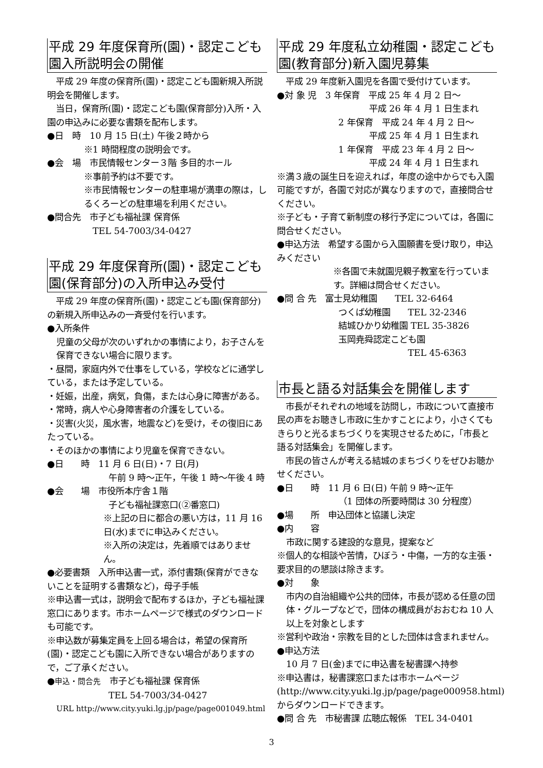平成 29 年度保育所(園)・認定こども園入所説明会の開催
　平成 29 年度の保育所(園)・認定こども園新規入所説明会を開催します。
　当日，保育所(園)・認定こども園(保育部分)入所・入園の申込みに必要な書類を配布します。
●日　時　10 月 15 日(土) 午後２時から
※1 時間程度の説明会です。
●会　場　市民情報センター３階 多目的ホール
※事前予約は不要です。
※市民情報センターの駐車場が満車の際は，しるくろーどの駐車場を利用ください。
●問合先　市子ども福祉課 保育係
　TEL 54-7003/34-0427
平成 29 年度保育所(園)・認定こども園(保育部分)の入所申込み受付
　平成 29 年度の保育所(園)・認定こども園(保育部分)の新規入所申込みの一斉受付を行います。
●入所条件
児童の父母が次のいずれかの事情により，お子さんを保育できない場合に限ります。
・昼間，家庭内外で仕事をしている，学校などに通学している，または予定している。
・妊娠，出産，病気，負傷，または心身に障害がある。
・常時，病人や心身障害者の介護をしている。
・災害(火災，風水害，地震など)を受け，その復旧にあたっている。
・そのほかの事情により児童を保育できない。
●日　　時　11 月 6 日(日)・7 日(月)
午前 9 時～正午，午後 1 時～午後 4 時
●会　　場　市役所本庁舎１階
子ども福祉課窓口(②番窓口)
※上記の日に都合の悪い方は，11 月 16 日(水)までに申込みください。
※入所の決定は，先着順ではありません。
●必要書類　入所申込書一式，添付書類(保育ができないことを証明する書類など)，母子手帳
※申込書一式は，説明会で配布するほか，子ども福祉課窓口にあります。市ホームページで様式のダウンロードも可能です。
※申込数が募集定員を上回る場合は，希望の保育所(園)・認定こども園に入所できない場合がありますので，ご了承ください。
●申込・問合先　市子ども福祉課 保育係
TEL 54-7003/34-0427
URL http://www.city.yuki.lg.jp/page/page001049.html
平成 29 年度私立幼稚園・認定こども園(教育部分)新入園児募集
　平成 29 年度新入園児を各園で受付けています。
●対 象 児　3 年保育　平成 25 年 4 月 2 日～
平成 26 年 4 月 1 日生まれ
2 年保育　平成 24 年 4 月 2 日～
平成 25 年 4 月 1 日生まれ
1 年保育　平成 23 年 4 月 2 日～
平成 24 年 4 月 1 日生まれ
※満３歳の誕生日を迎えれば，年度の途中からでも入園可能ですが，各園で対応が異なりますので，直接問合せください。
※子ども・子育て新制度の移行予定については，各園に問合せください。
●申込方法　希望する園から入園願書を受け取り，申込みください
※各園で未就園児親子教室を行っています。詳細は問合せください。
●問 合 先　富士見幼稚園　　TEL 32-6464
つくば幼稚園　　TEL 32-2346
結城ひかり幼稚園 TEL 35-3826
玉岡尭舜認定こども園
　　　　　　　　TEL 45-6363
市長と語る対話集会を開催します
　市長がそれぞれの地域を訪問し，市政について直接市民の声をお聴きし市政に生かすことにより，小さくてもきらりと光るまちづくりを実現させるために，「市長と語る対話集会」を開催します。
　市民の皆さんが考える結城のまちづくりをぜひお聴かせください。
●日　　時　11 月 6 日(日) 午前 9 時～正午
（1 団体の所要時間は 30 分程度）
●場　　所　申込団体と協議し決定
●内　　容
市政に関する建設的な意見，提案など
※個人的な相談や苦情，ひぼう・中傷，一方的な主張・要求目的の懇談は除きます。
●対　　象
市内の自治組織や公共的団体，市長が認める任意の団体・グループなどで，団体の構成員がおおむね 10 人以上を対象とします
※営利や政治・宗教を目的とした団体は含まれません。
●申込方法
10 月 7 日(金)までに申込書を秘書課へ持参
※申込書は，秘書課窓口または市ホームページ(http://www.city.yuki.lg.jp/page/page000958.html)からダウンロードできます。
●問 合 先　市秘書課 広聴広報係　TEL 34-0401
3